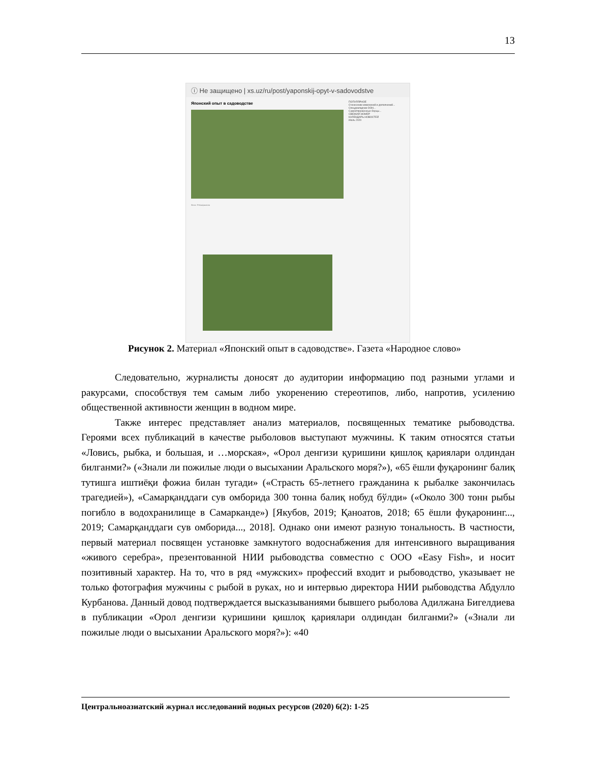13
ⓘ Не защищено | xs.uz/ru/post/yaponskij-opyt-v-sadovodstve
Японский опыт в садоводстве
Фото: Р.Назарматов
ПОПУЛЯРНОЕ
О внесении изменений и дополнений...
Спецдокладчик ООН...
Самоотверженные борцы...
СВЕЖИЙ НОМЕР
КАЛЕНДАРЬ НОВОСТЕЙ
Июль 2020
Рисунок 2. Материал «Японский опыт в садоводстве». Газета «Народное слово»
Следовательно, журналисты доносят до аудитории информацию под разными углами и ракурсами, способствуя тем самым либо укоренению стереотипов, либо, напротив, усилению общественной активности женщин в водном мире.
Также интерес представляет анализ материалов, посвященных тематике рыбоводства. Героями всех публикаций в качестве рыболовов выступают мужчины. К таким относятся статьи «Ловись, рыбка, и большая, и …морская», «Орол денгизи қуришини қишлоқ қариялари олдиндан билганми?» («Знали ли пожилые люди о высыхании Аральского моря?»), «65 ёшли фуқаронинг балиқ тутишга иштиёқи фожиа билан тугади» («Страсть 65-летнего гражданина к рыбалке закончилась трагедией»), «Самарқанддаги сув омборида 300 тонна балиқ нобуд бўлди» («Около 300 тонн рыбы погибло в водохранилище в Самарканде») [Якубов, 2019; Қаноатов, 2018; 65 ёшли фуқаронинг..., 2019; Самарқанддаги сув омборида..., 2018]. Однако они имеют разную тональность. В частности, первый материал посвящен установке замкнутого водоснабжения для интенсивного выращивания «живого серебра», презентованной НИИ рыбоводства совместно с ООО «Easy Fish», и носит позитивный характер. На то, что в ряд «мужских» профессий входит и рыбоводство, указывает не только фотография мужчины с рыбой в руках, но и интервью директора НИИ рыбоводства Абдулло Курбанова. Данный довод подтверждается высказываниями бывшего рыболова Адилжана Бигелдиева в публикации «Орол денгизи қуришини қишлоқ қариялари олдиндан билганми?» («Знали ли пожилые люди о высыхании Аральского моря?»): «40
Центральноазиатский журнал исследований водных ресурсов (2020) 6(2): 1-25